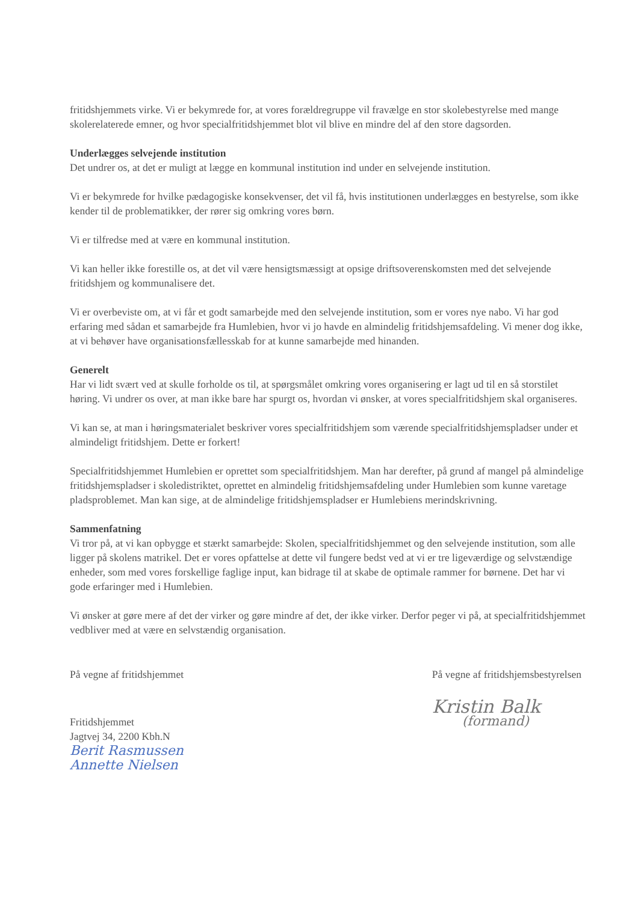fritidshjemmets virke. Vi er bekymrede for, at vores forældregruppe vil fravælge en stor skolebestyrelse med mange skolerelaterede emner, og hvor specialfritidshjemmet blot vil blive en mindre del af den store dagsorden.
Underlægges selvejende institution
Det undrer os, at det er muligt at lægge en kommunal institution ind under en selvejende institution.
Vi er bekymrede for hvilke pædagogiske konsekvenser, det vil få, hvis institutionen underlægges en bestyrelse, som ikke kender til de problematikker, der rører sig omkring vores børn.
Vi er tilfredse med at være en kommunal institution.
Vi kan heller ikke forestille os, at det vil være hensigtsmæssigt at opsige driftsoverenskomsten med det selvejende fritidshjem og kommunalisere det.
Vi er overbeviste om, at vi får et godt samarbejde med den selvejende institution, som er vores nye nabo. Vi har god erfaring med sådan et samarbejde fra Humlebien, hvor vi jo havde en almindelig fritidshjemsafdeling. Vi mener dog ikke, at vi behøver have organisationsfællesskab for at kunne samarbejde med hinanden.
Generelt
Har vi lidt svært ved at skulle forholde os til, at spørgsmålet omkring vores organisering er lagt ud til en så storstilet høring. Vi undrer os over, at man ikke bare har spurgt os, hvordan vi ønsker, at vores specialfritidshjem skal organiseres.
Vi kan se, at man i høringsmaterialet beskriver vores specialfritidshjem som værende specialfritidshjemspladser under et almindeligt fritidshjem. Dette er forkert!
Specialfritidshjemmet Humlebien er oprettet som specialfritidshjem. Man har derefter, på grund af mangel på almindelige fritidshjemspladser i skoledistriktet, oprettet en almindelig fritidshjemsafdeling under Humlebien som kunne varetage pladsproblemet. Man kan sige, at de almindelige fritidshjemspladser er Humlebiens merindskrivning.
Sammenfatning
Vi tror på, at vi kan opbygge et stærkt samarbejde: Skolen, specialfritidshjemmet og den selvejende institution, som alle ligger på skolens matrikel. Det er vores opfattelse at dette vil fungere bedst ved at vi er tre ligeværdige og selvstændige enheder, som med vores forskellige faglige input, kan bidrage til at skabe de optimale rammer for børnene. Det har vi gode erfaringer med i Humlebien.
Vi ønsker at gøre mere af det der virker og gøre mindre af det, der ikke virker. Derfor peger vi på, at specialfritidshjemmet vedbliver med at være en selvstændig organisation.
På vegne af fritidshjemmet
Fritidshjemmet
Jagtvej 34, 2200 Kbh.N
Berit Rasmussen
Annette Nielsen
På vegne af fritidshjemsbestyrelsen
Kristin Balk
(formand)